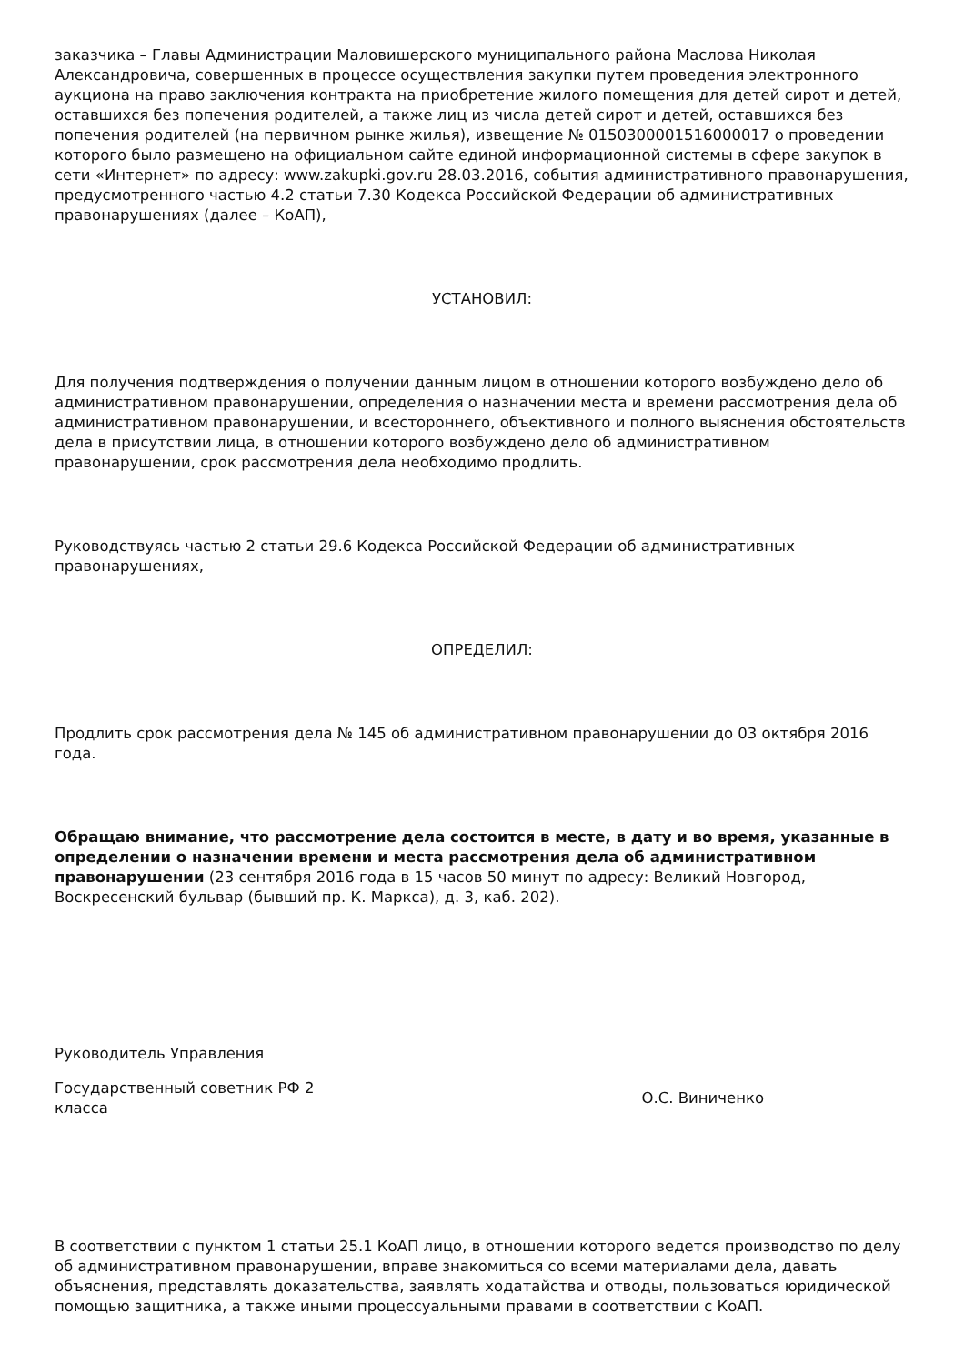заказчика – Главы Администрации Маловишерского муниципального района Маслова Николая Александровича, совершенных в процессе осуществления закупки путем проведения электронного аукциона на право заключения контракта на приобретение жилого помещения для детей сирот и детей, оставшихся без попечения родителей, а также лиц из числа детей сирот и детей, оставшихся без попечения родителей (на первичном рынке жилья), извещение № 0150300001516000017 о проведении которого было размещено на официальном сайте единой информационной системы в сфере закупок в сети «Интернет» по адресу: www.zakupki.gov.ru 28.03.2016, события административного правонарушения, предусмотренного частью 4.2 статьи 7.30 Кодекса Российской Федерации об административных правонарушениях (далее – КоАП),
УСТАНОВИЛ:
Для получения подтверждения о получении данным лицом в отношении которого возбуждено дело об административном правонарушении, определения о назначении места и времени рассмотрения дела об административном правонарушении, и всестороннего, объективного и полного выяснения обстоятельств дела в присутствии лица, в отношении которого возбуждено дело об административном правонарушении, срок рассмотрения дела необходимо продлить.
Руководствуясь частью 2 статьи 29.6 Кодекса Российской Федерации об административных правонарушениях,
ОПРЕДЕЛИЛ:
Продлить срок рассмотрения дела № 145 об административном правонарушении до 03 октября 2016 года.
Обращаю внимание, что рассмотрение дела состоится в месте, в дату и во время, указанные в определении о назначении времени и места рассмотрения дела об административном правонарушении (23 сентября 2016 года в 15 часов 50 минут по адресу: Великий Новгород, Воскресенский бульвар (бывший пр. К. Маркса), д. 3, каб. 202).
Руководитель Управления
Государственный советник РФ 2 класса
О.С. Виниченко
В соответствии с пунктом 1 статьи 25.1 КоАП лицо, в отношении которого ведется производство по делу об административном правонарушении, вправе знакомиться со всеми материалами дела, давать объяснения, представлять доказательства, заявлять ходатайства и отводы, пользоваться юридической помощью защитника, а также иными процессуальными правами в соответствии с КоАП.